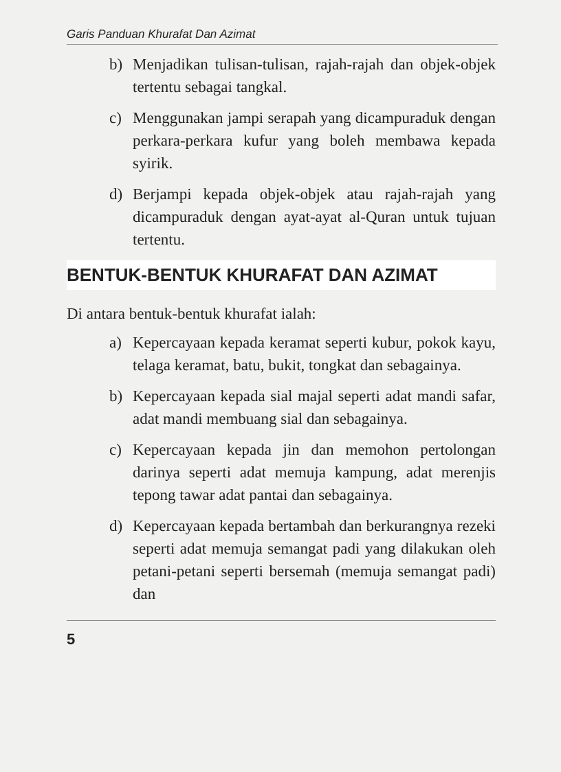Garis Panduan Khurafat Dan Azimat
b) Menjadikan tulisan-tulisan, rajah-rajah dan objek-objek tertentu sebagai tangkal.
c) Menggunakan jampi serapah yang dicampuraduk dengan perkara-perkara kufur yang boleh membawa kepada syirik.
d) Berjampi kepada objek-objek atau rajah-rajah yang dicampuraduk dengan ayat-ayat al-Quran untuk tujuan tertentu.
BENTUK-BENTUK KHURAFAT DAN AZIMAT
Di antara bentuk-bentuk khurafat ialah:
a) Kepercayaan kepada keramat seperti kubur, pokok kayu, telaga keramat, batu, bukit, tongkat dan sebagainya.
b) Kepercayaan kepada sial majal seperti adat mandi safar, adat mandi membuang sial dan sebagainya.
c) Kepercayaan kepada jin dan memohon pertolongan darinya seperti adat memuja kampung, adat merenjis tepong tawar adat pantai dan sebagainya.
d) Kepercayaan kepada bertambah dan berkurangnya rezeki seperti adat memuja semangat padi yang dilakukan oleh petani-petani seperti bersemah (memuja semangat padi) dan
5